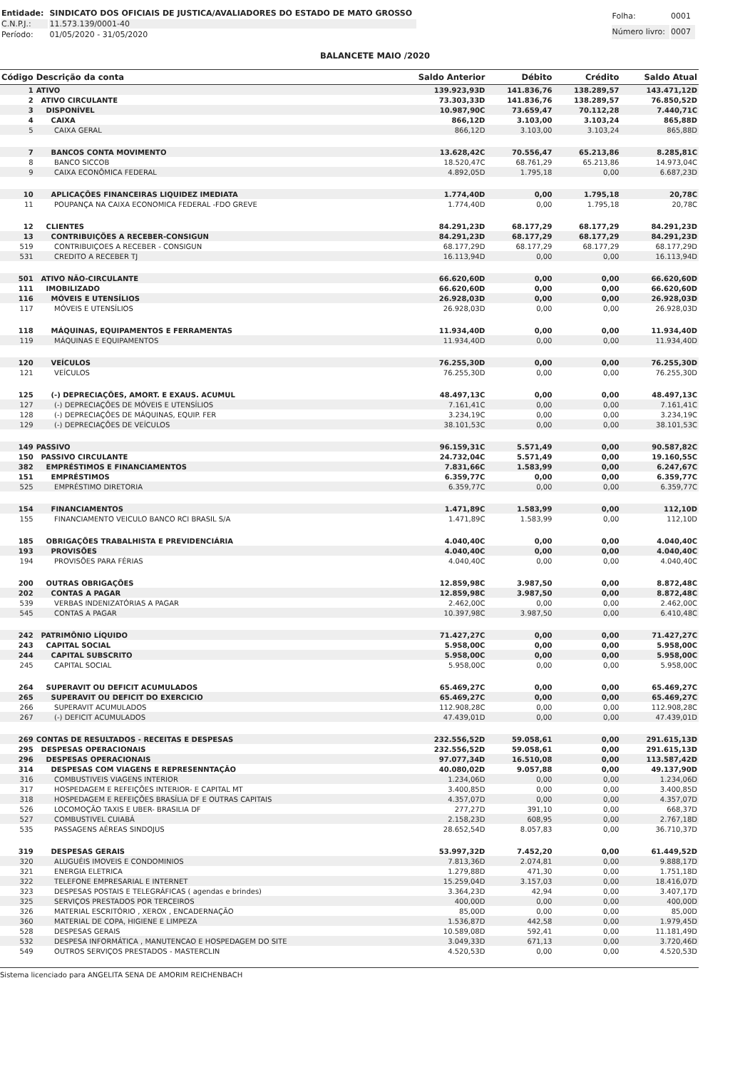| Entidade: | SINDICATO DOS OFICIAIS DE JUSTICA/AVALIADORES DO ESTADO DE MATO GROSSO |
| C.N.P.J.: | 11.573.139/0001-40 |
| Período: | 01/05/2020 - 31/05/2020 |
| Folha: | 0001 |
| Número livro: | 0007 |
BALANCETE MAIO /2020
| Código | Descrição da conta | Saldo Anterior | Débito | Crédito | Saldo Atual |
| --- | --- | --- | --- | --- | --- |
| 1 | ATIVO | 139.923,93D | 141.836,76 | 138.289,57 | 143.471,12D |
| 2 | ATIVO CIRCULANTE | 73.303,33D | 141.836,76 | 138.289,57 | 76.850,52D |
| 3 | DISPONÍVEL | 10.987,90C | 73.659,47 | 70.112,28 | 7.440,71C |
| 4 | CAIXA | 866,12D | 3.103,00 | 3.103,24 | 865,88D |
| 5 | CAIXA GERAL | 866,12D | 3.103,00 | 3.103,24 | 865,88D |
| 7 | BANCOS CONTA MOVIMENTO | 13.628,42C | 70.556,47 | 65.213,86 | 8.285,81C |
| 8 | BANCO SICCOB | 18.520,47C | 68.761,29 | 65.213,86 | 14.973,04C |
| 9 | CAIXA ECONÔMICA FEDERAL | 4.892,05D | 1.795,18 | 0,00 | 6.687,23D |
| 10 | APLICAÇÕES FINANCEIRAS LIQUIDEZ IMEDIATA | 1.774,40D | 0,00 | 1.795,18 | 20,78C |
| 11 | POUPANÇA NA CAIXA ECONOMICA FEDERAL -FDO GREVE | 1.774,40D | 0,00 | 1.795,18 | 20,78C |
| 12 | CLIENTES | 84.291,23D | 68.177,29 | 68.177,29 | 84.291,23D |
| 13 | CONTRIBUIÇÕES A RECEBER-CONSIGUN | 84.291,23D | 68.177,29 | 68.177,29 | 84.291,23D |
| 519 | CONTRIBUIÇOES A RECEBER - CONSIGUN | 68.177,29D | 68.177,29 | 68.177,29 | 68.177,29D |
| 531 | CREDITO A RECEBER TJ | 16.113,94D | 0,00 | 0,00 | 16.113,94D |
| 501 | ATIVO NÃO-CIRCULANTE | 66.620,60D | 0,00 | 0,00 | 66.620,60D |
| 111 | IMOBILIZADO | 66.620,60D | 0,00 | 0,00 | 66.620,60D |
| 116 | MÓVEIS E UTENSÍLIOS | 26.928,03D | 0,00 | 0,00 | 26.928,03D |
| 117 | MÓVEIS E UTENSÍLIOS | 26.928,03D | 0,00 | 0,00 | 26.928,03D |
| 118 | MÁQUINAS, EQUIPAMENTOS E FERRAMENTAS | 11.934,40D | 0,00 | 0,00 | 11.934,40D |
| 119 | MÁQUINAS E EQUIPAMENTOS | 11.934,40D | 0,00 | 0,00 | 11.934,40D |
| 120 | VEÍCULOS | 76.255,30D | 0,00 | 0,00 | 76.255,30D |
| 121 | VEÍCULOS | 76.255,30D | 0,00 | 0,00 | 76.255,30D |
| 125 | (-) DEPRECIAÇÕES, AMORT. E EXAUS. ACUMUL | 48.497,13C | 0,00 | 0,00 | 48.497,13C |
| 127 | (-) DEPRECIAÇÕES DE MÓVEIS E UTENSÍLIOS | 7.161,41C | 0,00 | 0,00 | 7.161,41C |
| 128 | (-) DEPRECIAÇÕES DE MÁQUINAS, EQUIP. FER | 3.234,19C | 0,00 | 0,00 | 3.234,19C |
| 129 | (-) DEPRECIAÇÕES DE VEÍCULOS | 38.101,53C | 0,00 | 0,00 | 38.101,53C |
| 149 | PASSIVO | 96.159,31C | 5.571,49 | 0,00 | 90.587,82C |
| 150 | PASSIVO CIRCULANTE | 24.732,04C | 5.571,49 | 0,00 | 19.160,55C |
| 382 | EMPRÉSTIMOS E FINANCIAMENTOS | 7.831,66C | 1.583,99 | 0,00 | 6.247,67C |
| 151 | EMPRÉSTIMOS | 6.359,77C | 0,00 | 0,00 | 6.359,77C |
| 525 | EMPRÉSTIMO DIRETORIA | 6.359,77C | 0,00 | 0,00 | 6.359,77C |
| 154 | FINANCIAMENTOS | 1.471,89C | 1.583,99 | 0,00 | 112,10D |
| 155 | FINANCIAMENTO VEICULO BANCO RCI BRASIL S/A | 1.471,89C | 1.583,99 | 0,00 | 112,10D |
| 185 | OBRIGAÇÕES TRABALHISTA E PREVIDENCIÁRIA | 4.040,40C | 0,00 | 0,00 | 4.040,40C |
| 193 | PROVISÕES | 4.040,40C | 0,00 | 0,00 | 4.040,40C |
| 194 | PROVISÕES PARA FÉRIAS | 4.040,40C | 0,00 | 0,00 | 4.040,40C |
| 200 | OUTRAS OBRIGAÇÕES | 12.859,98C | 3.987,50 | 0,00 | 8.872,48C |
| 202 | CONTAS A PAGAR | 12.859,98C | 3.987,50 | 0,00 | 8.872,48C |
| 539 | VERBAS INDENIZATÓRIAS A PAGAR | 2.462,00C | 0,00 | 0,00 | 2.462,00C |
| 545 | CONTAS A PAGAR | 10.397,98C | 3.987,50 | 0,00 | 6.410,48C |
| 242 | PATRIMÔNIO LÍQUIDO | 71.427,27C | 0,00 | 0,00 | 71.427,27C |
| 243 | CAPITAL SOCIAL | 5.958,00C | 0,00 | 0,00 | 5.958,00C |
| 244 | CAPITAL SUBSCRITO | 5.958,00C | 0,00 | 0,00 | 5.958,00C |
| 245 | CAPITAL SOCIAL | 5.958,00C | 0,00 | 0,00 | 5.958,00C |
| 264 | SUPERAVIT OU DEFICIT ACUMULADOS | 65.469,27C | 0,00 | 0,00 | 65.469,27C |
| 265 | SUPERAVIT OU DEFICIT DO EXERCICIO | 65.469,27C | 0,00 | 0,00 | 65.469,27C |
| 266 | SUPERAVIT ACUMULADOS | 112.908,28C | 0,00 | 0,00 | 112.908,28C |
| 267 | (-) DEFICIT ACUMULADOS | 47.439,01D | 0,00 | 0,00 | 47.439,01D |
| 269 | CONTAS DE RESULTADOS - RECEITAS E DESPESAS | 232.556,52D | 59.058,61 | 0,00 | 291.615,13D |
| 295 | DESPESAS OPERACIONAIS | 232.556,52D | 59.058,61 | 0,00 | 291.615,13D |
| 296 | DESPESAS OPERACIONAIS | 97.077,34D | 16.510,08 | 0,00 | 113.587,42D |
| 314 | DESPESAS COM VIAGENS E REPRESENNTAÇÃO | 40.080,02D | 9.057,88 | 0,00 | 49.137,90D |
| 316 | COMBUSTIVEIS VIAGENS INTERIOR | 1.234,06D | 0,00 | 0,00 | 1.234,06D |
| 317 | HOSPEDAGEM E REFEIÇÕES INTERIOR- E CAPITAL MT | 3.400,85D | 0,00 | 0,00 | 3.400,85D |
| 318 | HOSPEDAGEM E REFEIÇÕES BRASÍLIA DF E OUTRAS CAPITAIS | 4.357,07D | 0,00 | 0,00 | 4.357,07D |
| 526 | LOCOMOÇÃO TAXIS E UBER- BRASILIA DF | 277,27D | 391,10 | 0,00 | 668,37D |
| 527 | COMBUSTIVEL CUIABÁ | 2.158,23D | 608,95 | 0,00 | 2.767,18D |
| 535 | PASSAGENS AÉREAS SINDOJUS | 28.652,54D | 8.057,83 | 0,00 | 36.710,37D |
| 319 | DESPESAS GERAIS | 53.997,32D | 7.452,20 | 0,00 | 61.449,52D |
| 320 | ALUGUÉIS IMOVEIS E CONDOMINIOS | 7.813,36D | 2.074,81 | 0,00 | 9.888,17D |
| 321 | ENERGIA ELETRICA | 1.279,88D | 471,30 | 0,00 | 1.751,18D |
| 322 | TELEFONE EMPRESARIAL E INTERNET | 15.259,04D | 3.157,03 | 0,00 | 18.416,07D |
| 323 | DESPESAS POSTAIS E TELEGRÁFICAS ( agendas e brindes) | 3.364,23D | 42,94 | 0,00 | 3.407,17D |
| 325 | SERVIÇOS PRESTADOS POR TERCEIROS | 400,00D | 0,00 | 0,00 | 400,00D |
| 326 | MATERIAL ESCRITÓRIO , XEROX , ENCADERNAÇÃO | 85,00D | 0,00 | 0,00 | 85,00D |
| 360 | MATERIAL DE COPA, HIGIENE E LIMPEZA | 1.536,87D | 442,58 | 0,00 | 1.979,45D |
| 528 | DESPESAS GERAIS | 10.589,08D | 592,41 | 0,00 | 11.181,49D |
| 532 | DESPESA INFORMÁTICA , MANUTENCAO E HOSPEDAGEM DO SITE | 3.049,33D | 671,13 | 0,00 | 3.720,46D |
| 549 | OUTROS SERVIÇOS PRESTADOS - MASTERCLIN | 4.520,53D | 0,00 | 0,00 | 4.520,53D |
Sistema licenciado para ANGELITA SENA DE AMORIM REICHENBACH